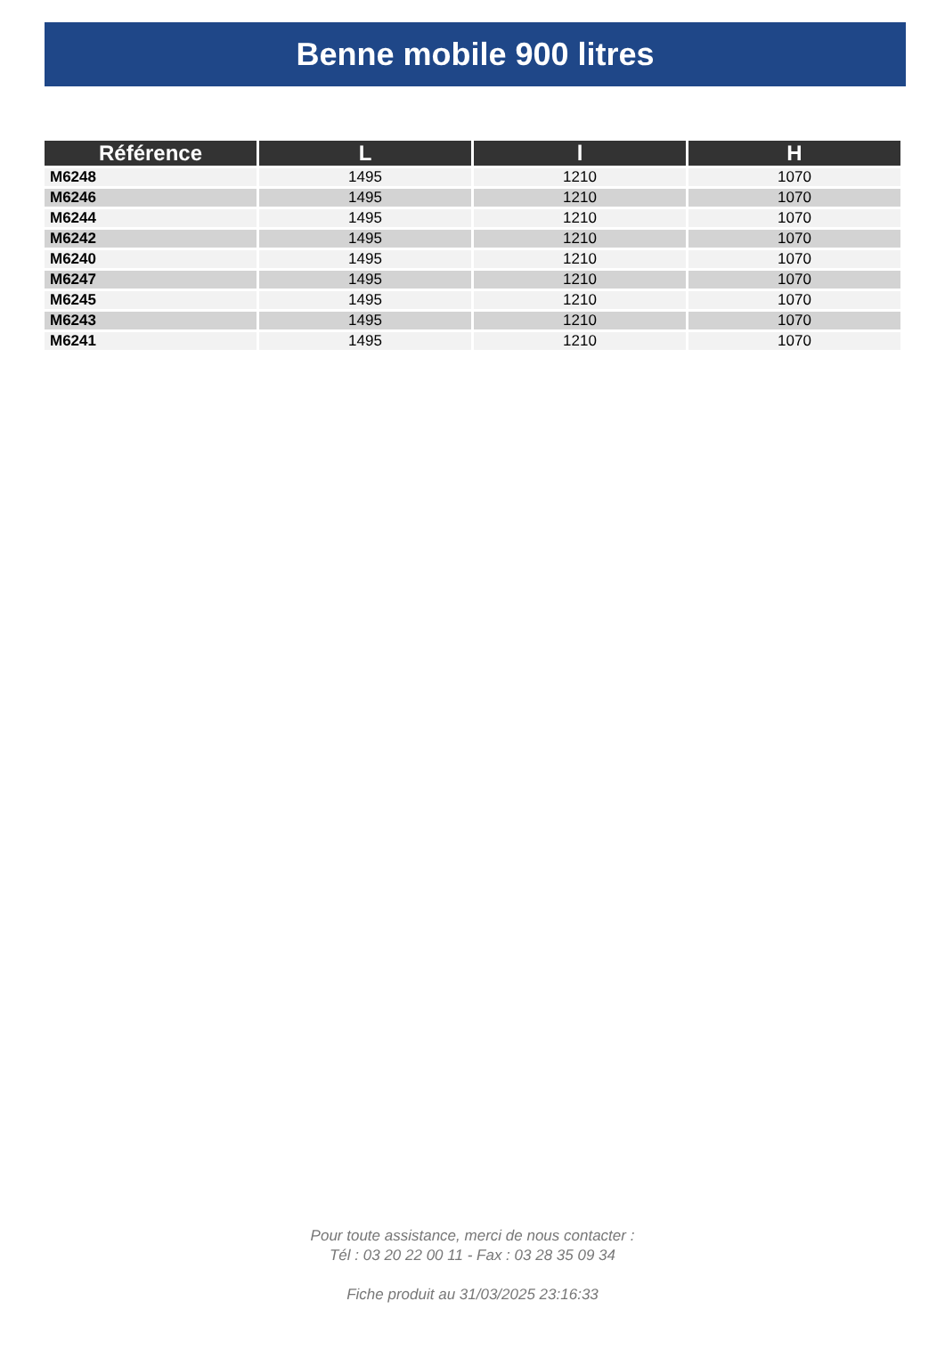Benne mobile 900 litres
| Référence | L | l | H |
| --- | --- | --- | --- |
| M6248 | 1495 | 1210 | 1070 |
| M6246 | 1495 | 1210 | 1070 |
| M6244 | 1495 | 1210 | 1070 |
| M6242 | 1495 | 1210 | 1070 |
| M6240 | 1495 | 1210 | 1070 |
| M6247 | 1495 | 1210 | 1070 |
| M6245 | 1495 | 1210 | 1070 |
| M6243 | 1495 | 1210 | 1070 |
| M6241 | 1495 | 1210 | 1070 |
Pour toute assistance, merci de nous contacter :
Tél : 03 20 22 00 11 - Fax : 03 28 35 09 34
Fiche produit au 31/03/2025 23:16:33